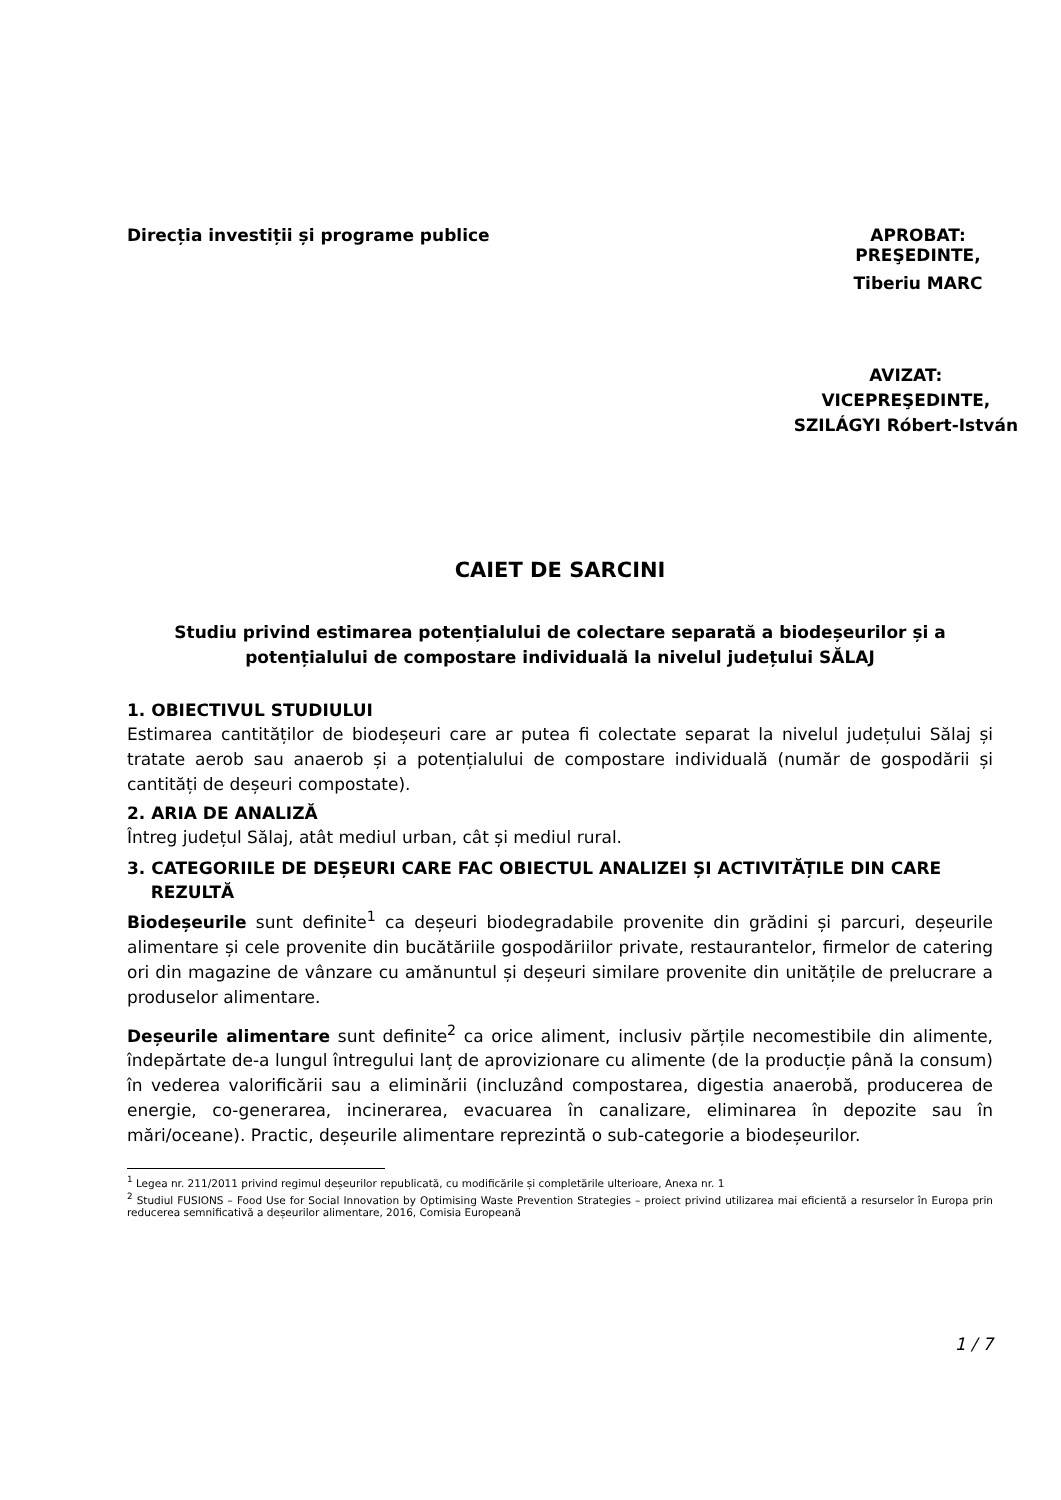Direcția investiții și programe publice
APROBAT:
PREŞEDINTE,
Tiberiu MARC
AVIZAT:
VICEPREŞEDINTE,
SZILÁGYI Róbert-István
CAIET DE SARCINI
Studiu privind estimarea potențialului de colectare separată a biodeșeurilor și a potențialului de compostare individuală la nivelul județului SĂLAJ
1. OBIECTIVUL STUDIULUI
Estimarea cantităților de biodeșeuri care ar putea fi colectate separat la nivelul județului Sălaj și tratate aerob sau anaerob și a potențialului de compostare individuală (număr de gospodării și cantități de deșeuri compostate).
2. ARIA DE ANALIZĂ
Întreg județul Sălaj, atât mediul urban, cât și mediul rural.
3. CATEGORIILE DE DEȘEURI CARE FAC OBIECTUL ANALIZEI ȘI ACTIVITĂȚILE DIN CARE
REZULTĂ
Biodeșeurile sunt definite<sup>1</sup> ca deșeuri biodegradabile provenite din grădini și parcuri, deșeurile alimentare și cele provenite din bucătăriile gospodăriilor private, restaurantelor, firmelor de catering ori din magazine de vânzare cu amănuntul și deșeuri similare provenite din unitățile de prelucrare a produselor alimentare.
Deșeurile alimentare sunt definite<sup>2</sup> ca orice aliment, inclusiv părțile necomestibile din alimente, îndepărtate de-a lungul întregului lanț de aprovizionare cu alimente (de la producție până la consum) în vederea valorificării sau a eliminării (incluzând compostarea, digestia anaerobă, producerea de energie, co-generarea, incinerarea, evacuarea în canalizare, eliminarea în depozite sau în mări/oceane). Practic, deșeurile alimentare reprezintă o sub-categorie a biodeșeurilor.
<sup>1</sup> Legea nr. 211/2011 privind regimul deșeurilor republicată, cu modificările și completările ulterioare, Anexa nr. 1
<sup>2</sup> Studiul FUSIONS – Food Use for Social Innovation by Optimising Waste Prevention Strategies – proiect privind utilizarea mai eficientă a resurselor în Europa prin reducerea semnificativă a deșeurilor alimentare, 2016, Comisia Europeană
1 / 7